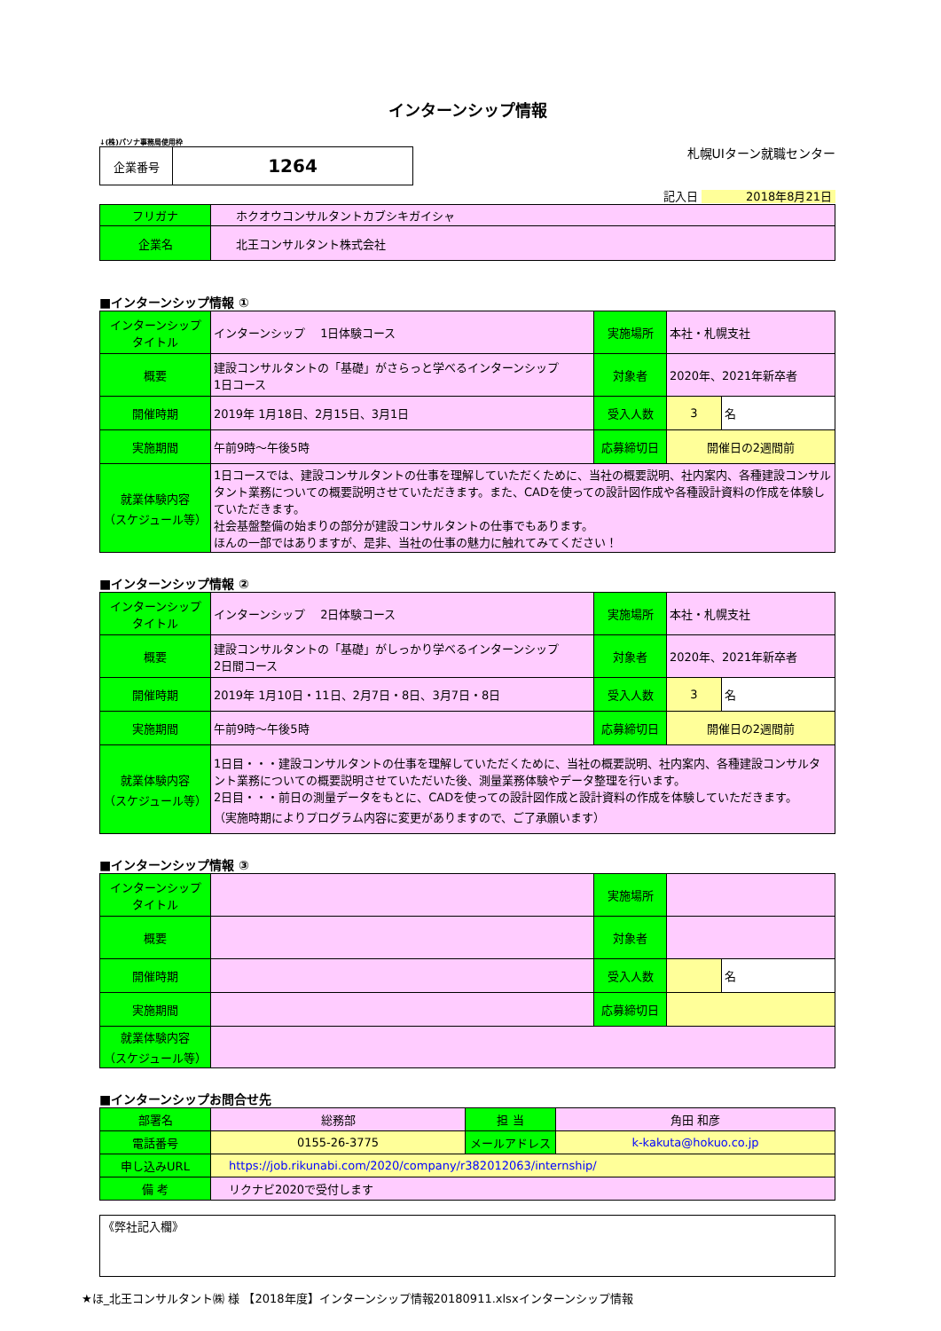インターンシップ情報
↓(株)パソナ事務局使用枠
| 企業番号 | 1264 |
札幌UIターン就職センター
記入日 2018年8月21日
| フリガナ | ホクオウコンサルタントカブシキガイシャ |
| 企業名 | 北王コンサルタント株式会社 |
■インターンシップ情報 ①
| インターンシップ タイトル | インターンシップ 1日体験コース | 実施場所 | 本社・札幌支社 | |
| 概要 | 建設コンサルタントの「基礎」がさらっと学べるインターンシップ 1日コース | 対象者 | 2020年、2021年新卒者 | |
| 開催時期 | 2019年 1月18日、2月15日、3月1日 | 受入人数 | 3 | 名 |
| 実施期間 | 午前9時～午後5時 | 応募締切日 | 開催日の2週間前 | |
| 就業体験内容 （スケジュール等） | 1日コースでは、建設コンサルタントの仕事を理解していただくために、当社の概要説明、社内案内、各種建設コンサルタント業務についての概要説明させていただきます。また、CADを使っての設計図作成や各種設計資料の作成を体験していただきます。 社会基盤整備の始まりの部分が建設コンサルタントの仕事でもあります。 ほんの一部ではありますが、是非、当社の仕事の魅力に触れてみてください！ | | | |
■インターンシップ情報 ②
| インターンシップ タイトル | インターンシップ 2日体験コース | 実施場所 | 本社・札幌支社 | |
| 概要 | 建設コンサルタントの「基礎」がしっかり学べるインターンシップ 2日間コース | 対象者 | 2020年、2021年新卒者 | |
| 開催時期 | 2019年 1月10日・11日、2月7日・8日、3月7日・8日 | 受入人数 | 3 | 名 |
| 実施期間 | 午前9時～午後5時 | 応募締切日 | 開催日の2週間前 | |
| 就業体験内容 （スケジュール等） | 1日目・・・建設コンサルタントの仕事を理解していただくために、当社の概要説明、社内案内、各種建設コンサルタント業務についての概要説明させていただいた後、測量業務体験やデータ整理を行います。 2日目・・・前日の測量データをもとに、CADを使っての設計図作成と設計資料の作成を体験していただきます。 （実施時期によりプログラム内容に変更がありますので、ご了承願います） | | | |
■インターンシップ情報 ③
| インターンシップ タイトル | | 実施場所 | | |
| 概要 | | 対象者 | | |
| 開催時期 | | 受入人数 | | 名 |
| 実施期間 | | 応募締切日 | | |
| 就業体験内容 （スケジュール等） | | | | |
■インターンシップお問合せ先
| 部署名 | 総務部 | 担 当 | 角田 和彦 |
| 電話番号 | 0155-26-3775 | メールアドレス | k-kakuta@hokuo.co.jp |
| 申し込みURL | https://job.rikunabi.com/2020/company/r382012063/internship/ | | |
| 備 考 | リクナビ2020で受付します | | |
| 《弊社記入欄》 |
★ほ_北王コンサルタント㈱ 様 【2018年度】インターンシップ情報20180911.xlsxインターンシップ情報